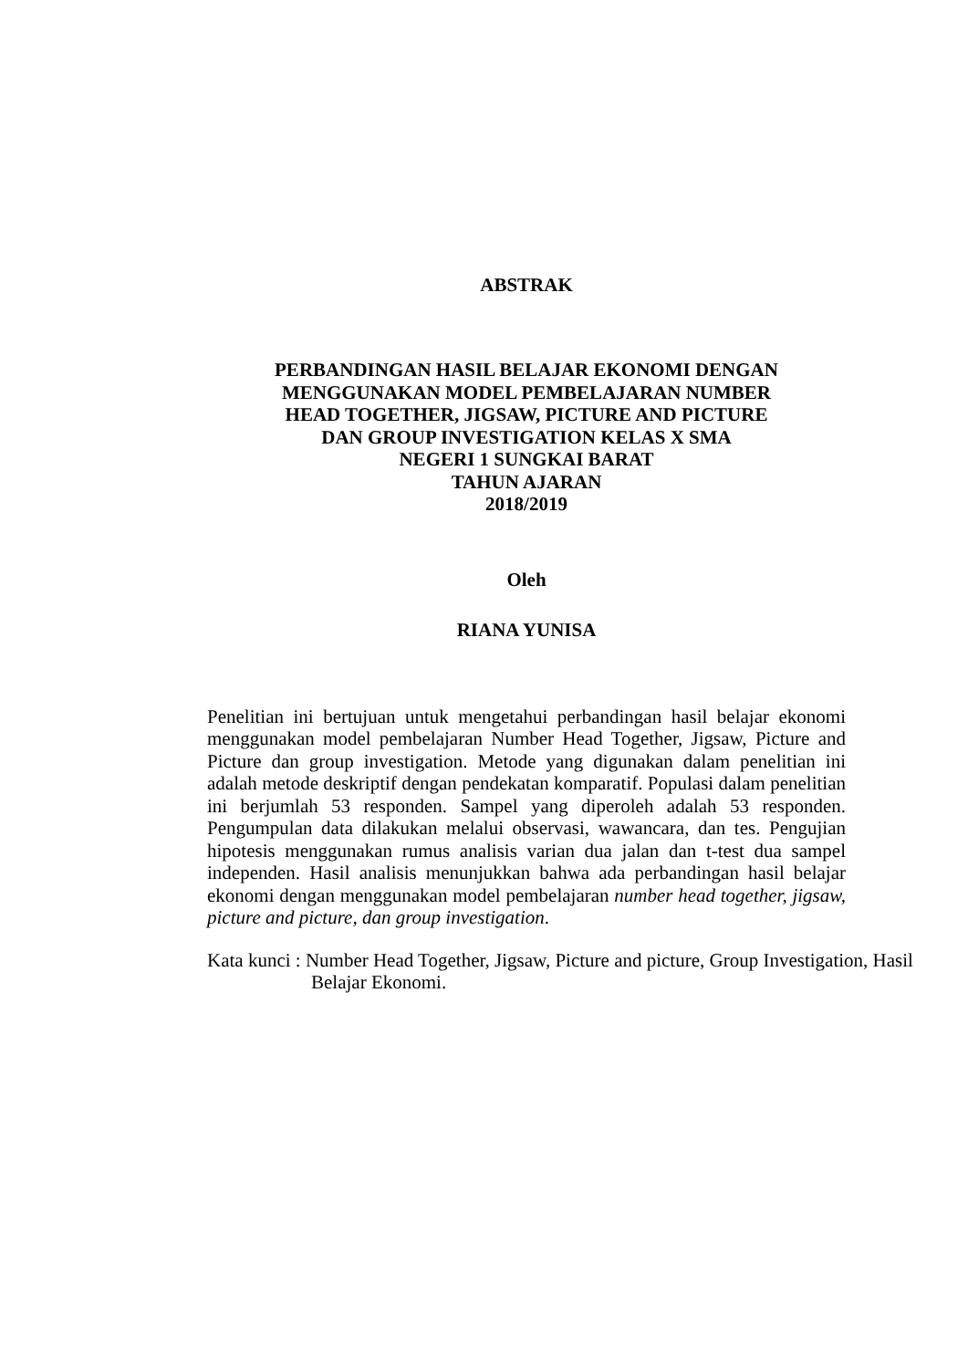ABSTRAK
PERBANDINGAN HASIL BELAJAR EKONOMI DENGAN
MENGGUNAKAN MODEL PEMBELAJARAN NUMBER
HEAD TOGETHER, JIGSAW, PICTURE AND PICTURE
DAN GROUP INVESTIGATION KELAS X SMA
NEGERI 1 SUNGKAI BARAT
TAHUN AJARAN
2018/2019
Oleh
RIANA YUNISA
Penelitian ini bertujuan untuk mengetahui perbandingan hasil belajar ekonomi menggunakan model pembelajaran Number Head Together, Jigsaw, Picture and Picture dan group investigation. Metode yang digunakan dalam penelitian ini adalah metode deskriptif dengan pendekatan komparatif. Populasi dalam penelitian ini berjumlah 53 responden. Sampel yang diperoleh adalah 53 responden. Pengumpulan data dilakukan melalui observasi, wawancara, dan tes. Pengujian hipotesis menggunakan rumus analisis varian dua jalan dan t-test dua sampel independen. Hasil analisis menunjukkan bahwa ada perbandingan hasil belajar ekonomi dengan menggunakan model pembelajaran number head together, jigsaw, picture and picture, dan group investigation.
Kata kunci : Number Head Together, Jigsaw, Picture and picture, Group Investigation, Hasil Belajar Ekonomi.